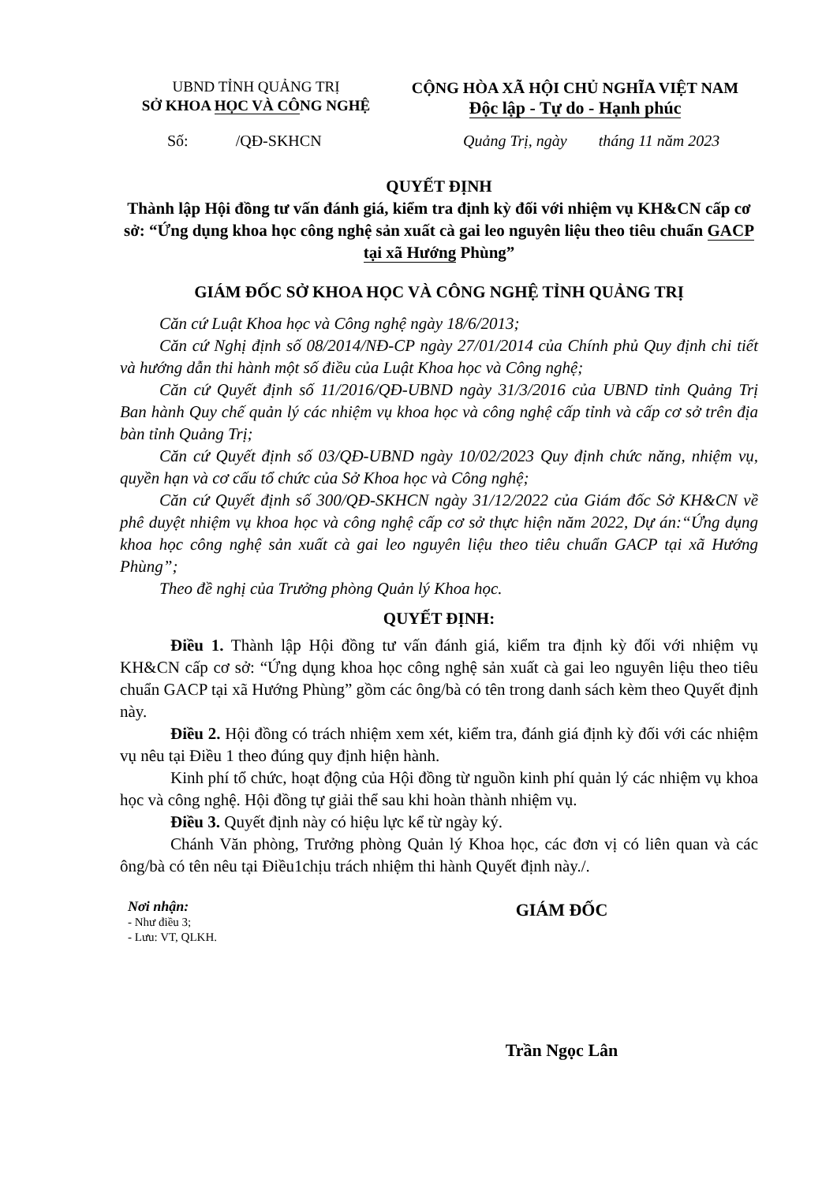UBND TỈNH QUẢNG TRỊ
SỞ KHOA HỌC VÀ CÔNG NGHỆ
CỘNG HÒA XÃ HỘI CHỦ NGHĨA VIỆT NAM
Độc lập - Tự do - Hạnh phúc
Số: /QĐ-SKHCN Quảng Trị, ngày tháng 11 năm 2023
QUYẾT ĐỊNH
Thành lập Hội đồng tư vấn đánh giá, kiểm tra định kỳ đối với nhiệm vụ KH&CN cấp cơ sở: “Ứng dụng khoa học công nghệ sản xuất cà gai leo nguyên liệu theo tiêu chuẩn GACP tại xã Hướng Phùng”
GIÁM ĐỐC SỞ KHOA HỌC VÀ CÔNG NGHỆ TỈNH QUẢNG TRỊ
Căn cứ Luật Khoa học và Công nghệ ngày 18/6/2013;
Căn cứ Nghị định số 08/2014/NĐ-CP ngày 27/01/2014 của Chính phủ Quy định chi tiết và hướng dẫn thi hành một số điều của Luật Khoa học và Công nghệ;
Căn cứ Quyết định số 11/2016/QĐ-UBND ngày 31/3/2016 của UBND tỉnh Quảng Trị Ban hành Quy chế quản lý các nhiệm vụ khoa học và công nghệ cấp tỉnh và cấp cơ sở trên địa bàn tỉnh Quảng Trị;
Căn cứ Quyết định số 03/QĐ-UBND ngày 10/02/2023 Quy định chức năng, nhiệm vụ, quyền hạn và cơ cấu tổ chức của Sở Khoa học và Công nghệ;
Căn cứ Quyết định số 300/QĐ-SKHCN ngày 31/12/2022 của Giám đốc Sở KH&CN về phê duyệt nhiệm vụ khoa học và công nghệ cấp cơ sở thực hiện năm 2022, Dự án:“Ứng dụng khoa học công nghệ sản xuất cà gai leo nguyên liệu theo tiêu chuẩn GACP tại xã Hướng Phùng”;
Theo đề nghị của Trưởng phòng Quản lý Khoa học.
QUYẾT ĐỊNH:
Điều 1. Thành lập Hội đồng tư vấn đánh giá, kiểm tra định kỳ đối với nhiệm vụ KH&CN cấp cơ sở: “Ứng dụng khoa học công nghệ sản xuất cà gai leo nguyên liệu theo tiêu chuẩn GACP tại xã Hướng Phùng” gồm các ông/bà có tên trong danh sách kèm theo Quyết định này.
Điều 2. Hội đồng có trách nhiệm xem xét, kiểm tra, đánh giá định kỳ đối với các nhiệm vụ nêu tại Điều 1 theo đúng quy định hiện hành.
Kinh phí tổ chức, hoạt động của Hội đồng từ nguồn kinh phí quản lý các nhiệm vụ khoa học và công nghệ. Hội đồng tự giải thể sau khi hoàn thành nhiệm vụ.
Điều 3. Quyết định này có hiệu lực kể từ ngày ký.
Chánh Văn phòng, Trưởng phòng Quản lý Khoa học, các đơn vị có liên quan và các ông/bà có tên nêu tại Điều1chịu trách nhiệm thi hành Quyết định này./.
Nơi nhận:
- Như điều 3;
- Lưu: VT, QLKH.
GIÁM ĐỐC
Trần Ngọc Lân